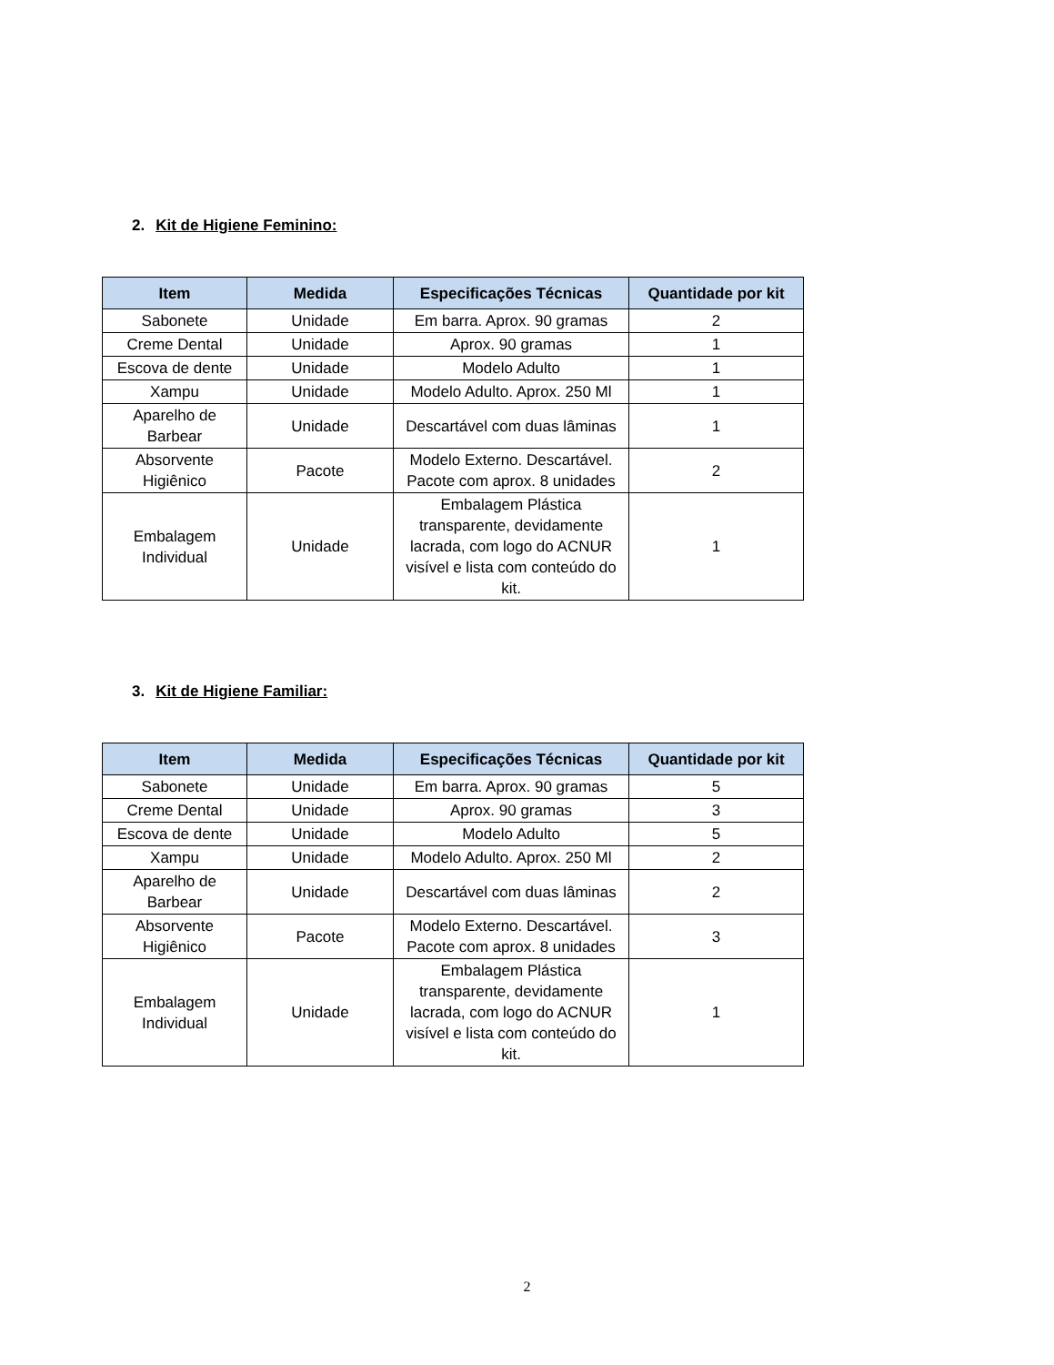2. Kit de Higiene Feminino:
| Item | Medida | Especificações Técnicas | Quantidade por kit |
| --- | --- | --- | --- |
| Sabonete | Unidade | Em barra. Aprox. 90 gramas | 2 |
| Creme Dental | Unidade | Aprox. 90 gramas | 1 |
| Escova de dente | Unidade | Modelo Adulto | 1 |
| Xampu | Unidade | Modelo Adulto. Aprox. 250 Ml | 1 |
| Aparelho de Barbear | Unidade | Descartável com duas lâminas | 1 |
| Absorvente Higiênico | Pacote | Modelo Externo. Descartável. Pacote com aprox. 8 unidades | 2 |
| Embalagem Individual | Unidade | Embalagem Plástica transparente, devidamente lacrada, com logo do ACNUR visível e lista com conteúdo do kit. | 1 |
3. Kit de Higiene Familiar:
| Item | Medida | Especificações Técnicas | Quantidade por kit |
| --- | --- | --- | --- |
| Sabonete | Unidade | Em barra. Aprox. 90 gramas | 5 |
| Creme Dental | Unidade | Aprox. 90 gramas | 3 |
| Escova de dente | Unidade | Modelo Adulto | 5 |
| Xampu | Unidade | Modelo Adulto. Aprox. 250 Ml | 2 |
| Aparelho de Barbear | Unidade | Descartável com duas lâminas | 2 |
| Absorvente Higiênico | Pacote | Modelo Externo. Descartável. Pacote com aprox. 8 unidades | 3 |
| Embalagem Individual | Unidade | Embalagem Plástica transparente, devidamente lacrada, com logo do ACNUR visível e lista com conteúdo do kit. | 1 |
2